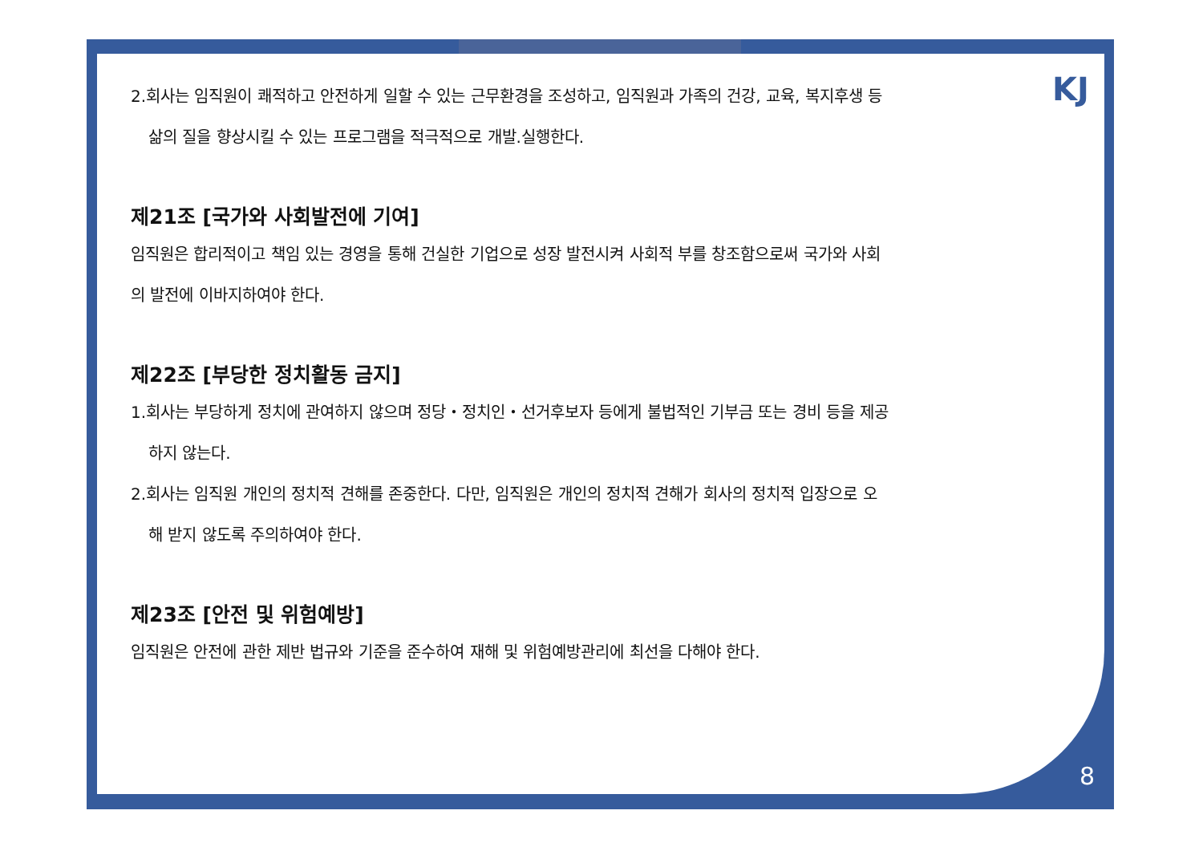KJ
2.회사는 임직원이 쾌적하고 안전하게 일할 수 있는 근무환경을 조성하고, 임직원과 가족의 건강, 교육, 복지후생 등
삶의 질을 향상시킬 수 있는 프로그램을 적극적으로 개발.실행한다.
제21조 [국가와 사회발전에 기여]
임직원은 합리적이고 책임 있는 경영을 통해 건실한 기업으로 성장 발전시켜 사회적 부를 창조함으로써 국가와 사회
의 발전에 이바지하여야 한다.
제22조 [부당한 정치활동 금지]
1.회사는 부당하게 정치에 관여하지 않으며 정당・정치인・선거후보자 등에게 불법적인 기부금 또는 경비 등을 제공
하지 않는다.
2.회사는 임직원 개인의 정치적 견해를 존중한다. 다만, 임직원은 개인의 정치적 견해가 회사의 정치적 입장으로 오
해 받지 않도록 주의하여야 한다.
제23조 [안전 및 위험예방]
임직원은 안전에 관한 제반 법규와 기준을 준수하여 재해 및 위험예방관리에 최선을 다해야 한다.
8